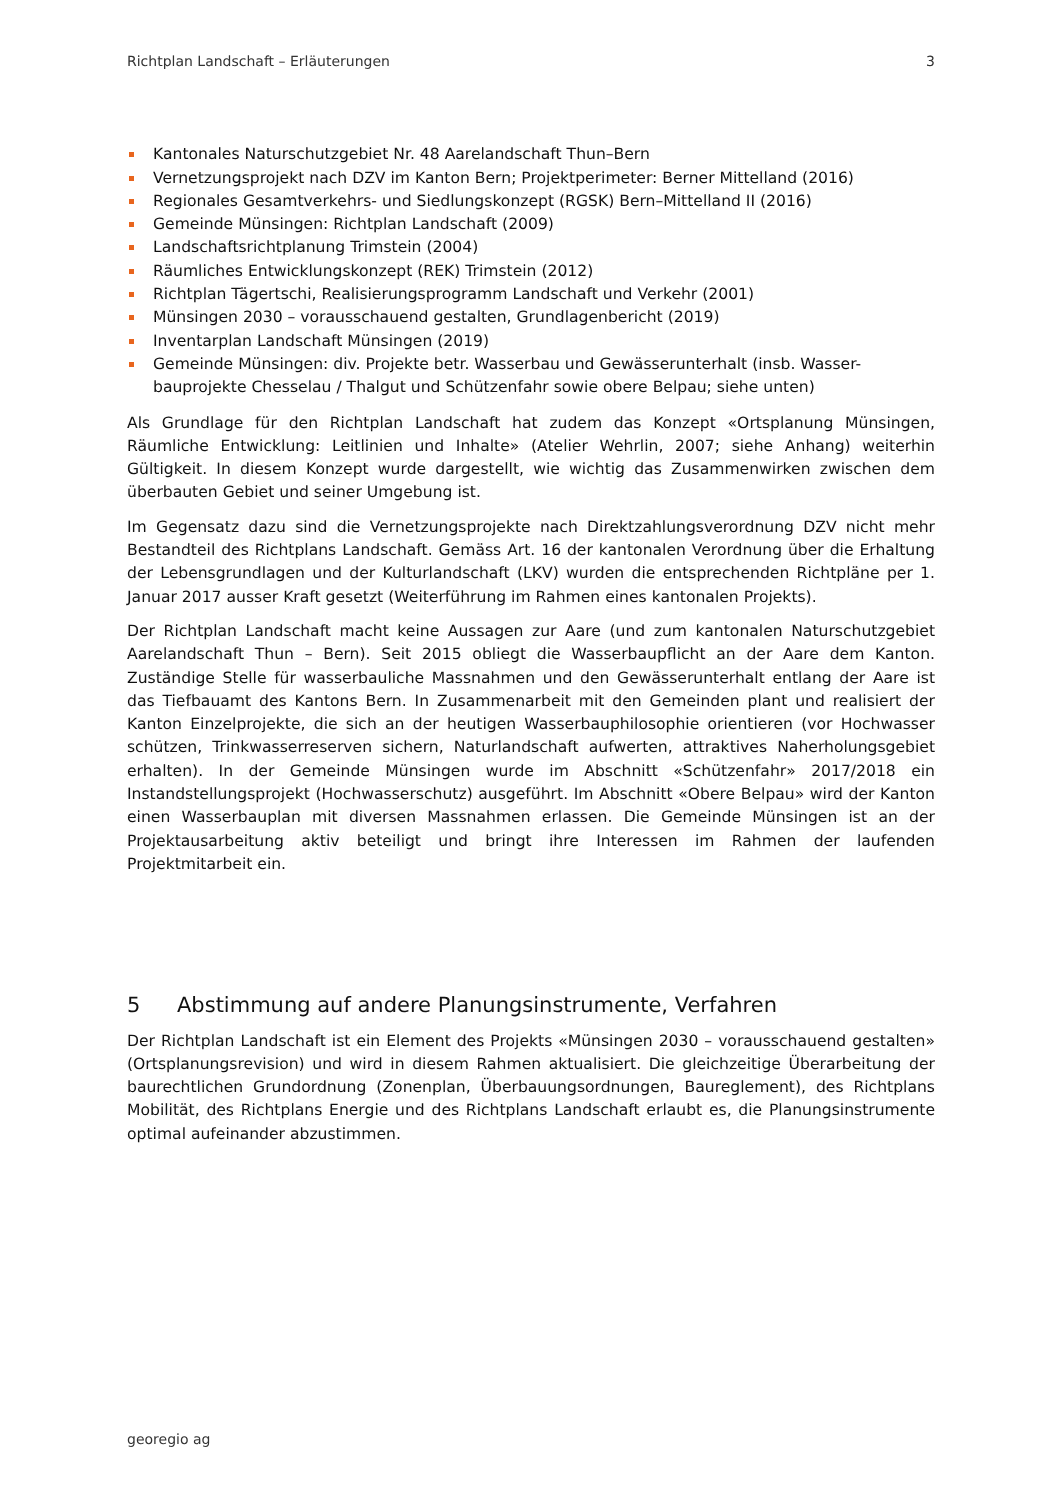Richtplan Landschaft – Erläuterungen 3
Kantonales Naturschutzgebiet Nr. 48 Aarelandschaft Thun–Bern
Vernetzungsprojekt nach DZV im Kanton Bern; Projektperimeter: Berner Mittelland (2016)
Regionales Gesamtverkehrs- und Siedlungskonzept (RGSK) Bern–Mittelland II (2016)
Gemeinde Münsingen: Richtplan Landschaft (2009)
Landschaftsrichtplanung Trimstein (2004)
Räumliches Entwicklungskonzept (REK) Trimstein (2012)
Richtplan Tägertschi, Realisierungsprogramm Landschaft und Verkehr (2001)
Münsingen 2030 – vorausschauend gestalten, Grundlagenbericht (2019)
Inventarplan Landschaft Münsingen (2019)
Gemeinde Münsingen: div. Projekte betr. Wasserbau und Gewässerunterhalt (insb. Wasser-bauprojekte Chesselau / Thalgut und Schützenfahr sowie obere Belpau; siehe unten)
Als Grundlage für den Richtplan Landschaft hat zudem das Konzept «Ortsplanung Münsingen, Räumliche Entwicklung: Leitlinien und Inhalte» (Atelier Wehrlin, 2007; siehe Anhang) weiterhin Gültigkeit. In diesem Konzept wurde dargestellt, wie wichtig das Zusammenwirken zwischen dem überbauten Gebiet und seiner Umgebung ist.
Im Gegensatz dazu sind die Vernetzungsprojekte nach Direktzahlungsverordnung DZV nicht mehr Bestandteil des Richtplans Landschaft. Gemäss Art. 16 der kantonalen Verordnung über die Erhaltung der Lebensgrundlagen und der Kulturlandschaft (LKV) wurden die entsprechenden Richtpläne per 1. Januar 2017 ausser Kraft gesetzt (Weiterführung im Rahmen eines kantonalen Projekts).
Der Richtplan Landschaft macht keine Aussagen zur Aare (und zum kantonalen Naturschutzgebiet Aarelandschaft Thun – Bern). Seit 2015 obliegt die Wasserbaupflicht an der Aare dem Kanton. Zuständige Stelle für wasserbauliche Massnahmen und den Gewässerunterhalt entlang der Aare ist das Tiefbauamt des Kantons Bern. In Zusammenarbeit mit den Gemeinden plant und realisiert der Kanton Einzelprojekte, die sich an der heutigen Wasserbauphilosophie orientieren (vor Hochwasser schützen, Trinkwasserreserven sichern, Naturlandschaft aufwerten, attraktives Naherholungsgebiet erhalten). In der Gemeinde Münsingen wurde im Abschnitt «Schützenfahr» 2017/2018 ein Instandstellungsprojekt (Hochwasserschutz) ausgeführt. Im Abschnitt «Obere Belpau» wird der Kanton einen Wasserbauplan mit diversen Massnahmen erlassen. Die Gemeinde Münsingen ist an der Projektausarbeitung aktiv beteiligt und bringt ihre Interessen im Rahmen der laufenden Projektmitarbeit ein.
5 Abstimmung auf andere Planungsinstrumente, Verfahren
Der Richtplan Landschaft ist ein Element des Projekts «Münsingen 2030 – vorausschauend gestalten» (Ortsplanungsrevision) und wird in diesem Rahmen aktualisiert. Die gleichzeitige Überarbeitung der baurechtlichen Grundordnung (Zonenplan, Überbauungsordnungen, Baureglement), des Richtplans Mobilität, des Richtplans Energie und des Richtplans Landschaft erlaubt es, die Planungsinstrumente optimal aufeinander abzustimmen.
georegio ag